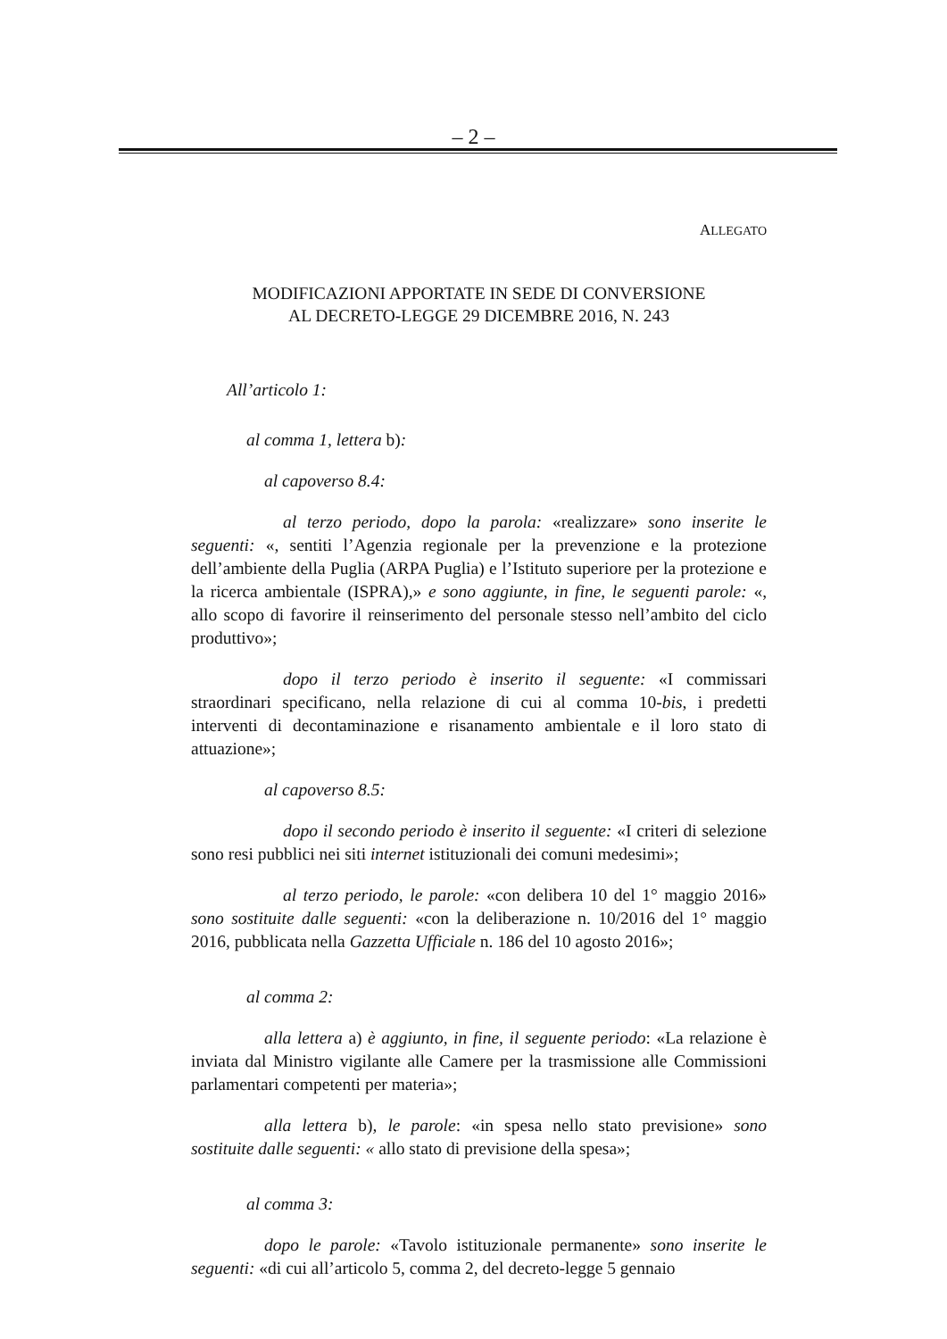– 2 –
ALLEGATO
MODIFICAZIONI APPORTATE IN SEDE DI CONVERSIONE
AL DECRETO-LEGGE 29 DICEMBRE 2016, N. 243
All’articolo 1:
al comma 1, lettera b):
al capoverso 8.4:
al terzo periodo, dopo la parola: «realizzare» sono inserite le seguenti: «, sentiti l’Agenzia regionale per la prevenzione e la protezione dell’ambiente della Puglia (ARPA Puglia) e l’Istituto superiore per la protezione e la ricerca ambientale (ISPRA),» e sono aggiunte, in fine, le seguenti parole: «, allo scopo di favorire il reinserimento del personale stesso nell’ambito del ciclo produttivo»;
dopo il terzo periodo è inserito il seguente: «I commissari straordinari specificano, nella relazione di cui al comma 10-bis, i predetti interventi di decontaminazione e risanamento ambientale e il loro stato di attuazione»;
al capoverso 8.5:
dopo il secondo periodo è inserito il seguente: «I criteri di selezione sono resi pubblici nei siti internet istituzionali dei comuni medesimi»;
al terzo periodo, le parole: «con delibera 10 del 1° maggio 2016» sono sostituite dalle seguenti: «con la deliberazione n. 10/2016 del 1° maggio 2016, pubblicata nella Gazzetta Ufficiale n. 186 del 10 agosto 2016»;
al comma 2:
alla lettera a) è aggiunto, in fine, il seguente periodo: «La relazione è inviata dal Ministro vigilante alle Camere per la trasmissione alle Commissioni parlamentari competenti per materia»;
alla lettera b), le parole: «in spesa nello stato previsione» sono sostituite dalle seguenti: « allo stato di previsione della spesa»;
al comma 3:
dopo le parole: «Tavolo istituzionale permanente» sono inserite le seguenti: «di cui all’articolo 5, comma 2, del decreto-legge 5 gennaio